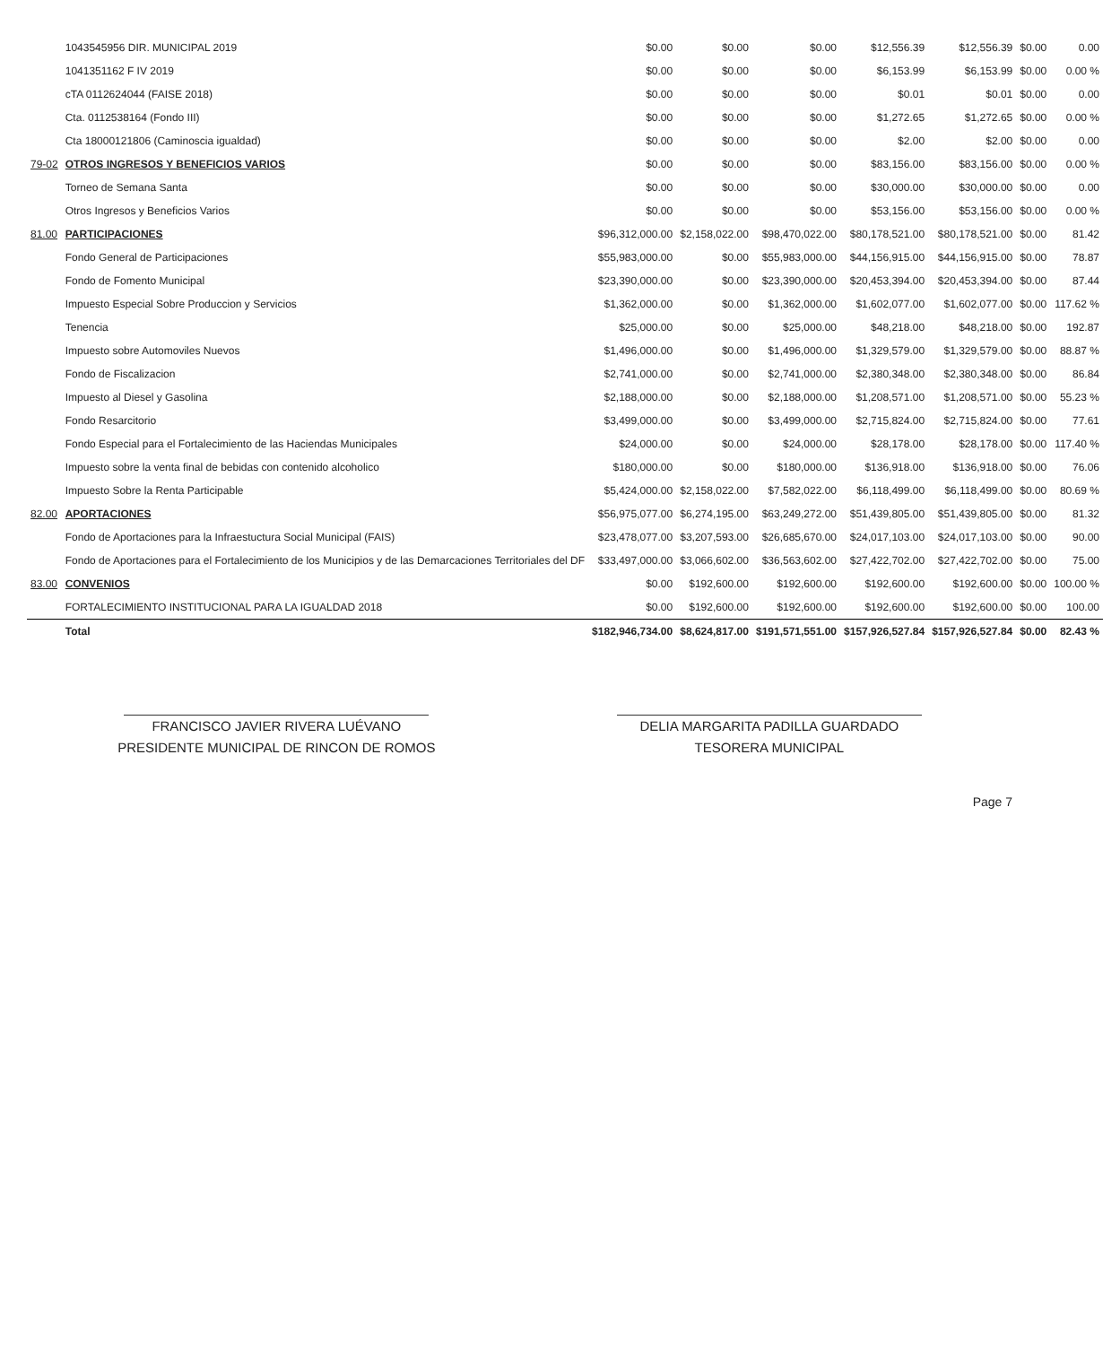| | 1043545956 DIR. MUNICIPAL 2019 | $0.00 | $0.00 | $0.00 | $12,556.39 | $12,556.39 | $0.00 | 0.00 |
| | 1041351162 F IV 2019 | $0.00 | $0.00 | $0.00 | $6,153.99 | $6,153.99 | $0.00 | 0.00 % |
| | cTA 0112624044 (FAISE 2018) | $0.00 | $0.00 | $0.00 | $0.01 | $0.01 | $0.00 | 0.00 |
| | Cta. 0112538164 (Fondo III) | $0.00 | $0.00 | $0.00 | $1,272.65 | $1,272.65 | $0.00 | 0.00 % |
| | Cta 18000121806 (Caminoscia igualdad) | $0.00 | $0.00 | $0.00 | $2.00 | $2.00 | $0.00 | 0.00 |
| 79-02 | OTROS INGRESOS Y BENEFICIOS VARIOS | $0.00 | $0.00 | $0.00 | $83,156.00 | $83,156.00 | $0.00 | 0.00 % |
| | Torneo de Semana Santa | $0.00 | $0.00 | $0.00 | $30,000.00 | $30,000.00 | $0.00 | 0.00 |
| | Otros Ingresos y Beneficios Varios | $0.00 | $0.00 | $0.00 | $53,156.00 | $53,156.00 | $0.00 | 0.00 % |
| 81.00 | PARTICIPACIONES | $96,312,000.00 | $2,158,022.00 | $98,470,022.00 | $80,178,521.00 | $80,178,521.00 | $0.00 | 81.42 |
| | Fondo General de Participaciones | $55,983,000.00 | $0.00 | $55,983,000.00 | $44,156,915.00 | $44,156,915.00 | $0.00 | 78.87 |
| | Fondo de Fomento Municipal | $23,390,000.00 | $0.00 | $23,390,000.00 | $20,453,394.00 | $20,453,394.00 | $0.00 | 87.44 |
| | Impuesto Especial Sobre Produccion y Servicios | $1,362,000.00 | $0.00 | $1,362,000.00 | $1,602,077.00 | $1,602,077.00 | $0.00 | 117.62 % |
| | Tenencia | $25,000.00 | $0.00 | $25,000.00 | $48,218.00 | $48,218.00 | $0.00 | 192.87 |
| | Impuesto sobre Automoviles Nuevos | $1,496,000.00 | $0.00 | $1,496,000.00 | $1,329,579.00 | $1,329,579.00 | $0.00 | 88.87 % |
| | Fondo de Fiscalizacion | $2,741,000.00 | $0.00 | $2,741,000.00 | $2,380,348.00 | $2,380,348.00 | $0.00 | 86.84 |
| | Impuesto al Diesel y Gasolina | $2,188,000.00 | $0.00 | $2,188,000.00 | $1,208,571.00 | $1,208,571.00 | $0.00 | 55.23 % |
| | Fondo Resarcitorio | $3,499,000.00 | $0.00 | $3,499,000.00 | $2,715,824.00 | $2,715,824.00 | $0.00 | 77.61 |
| | Fondo Especial para el Fortalecimiento de las Haciendas Municipales | $24,000.00 | $0.00 | $24,000.00 | $28,178.00 | $28,178.00 | $0.00 | 117.40 % |
| | Impuesto sobre la venta final de bebidas con contenido alcoholico | $180,000.00 | $0.00 | $180,000.00 | $136,918.00 | $136,918.00 | $0.00 | 76.06 |
| | Impuesto Sobre la Renta Participable | $5,424,000.00 | $2,158,022.00 | $7,582,022.00 | $6,118,499.00 | $6,118,499.00 | $0.00 | 80.69 % |
| 82.00 | APORTACIONES | $56,975,077.00 | $6,274,195.00 | $63,249,272.00 | $51,439,805.00 | $51,439,805.00 | $0.00 | 81.32 |
| | Fondo de Aportaciones para la Infraestuctura Social Municipal (FAIS) | $23,478,077.00 | $3,207,593.00 | $26,685,670.00 | $24,017,103.00 | $24,017,103.00 | $0.00 | 90.00 |
| | Fondo de Aportaciones para el Fortalecimiento de los Municipios y de las Demarcaciones Territoriales del DF | $33,497,000.00 | $3,066,602.00 | $36,563,602.00 | $27,422,702.00 | $27,422,702.00 | $0.00 | 75.00 |
| 83.00 | CONVENIOS | $0.00 | $192,600.00 | $192,600.00 | $192,600.00 | $192,600.00 | $0.00 | 100.00 % |
| | FORTALECIMIENTO INSTITUCIONAL PARA LA IGUALDAD 2018 | $0.00 | $192,600.00 | $192,600.00 | $192,600.00 | $192,600.00 | $0.00 | 100.00 |
| | Total | $182,946,734.00 | $8,624,817.00 | $191,571,551.00 | $157,926,527.84 | $157,926,527.84 | $0.00 | 82.43 % |
FRANCISCO JAVIER RIVERA LUÉVANO
PRESIDENTE MUNICIPAL DE RINCON DE ROMOS
DELIA MARGARITA PADILLA GUARDADO
TESORERA MUNICIPAL
Page 7